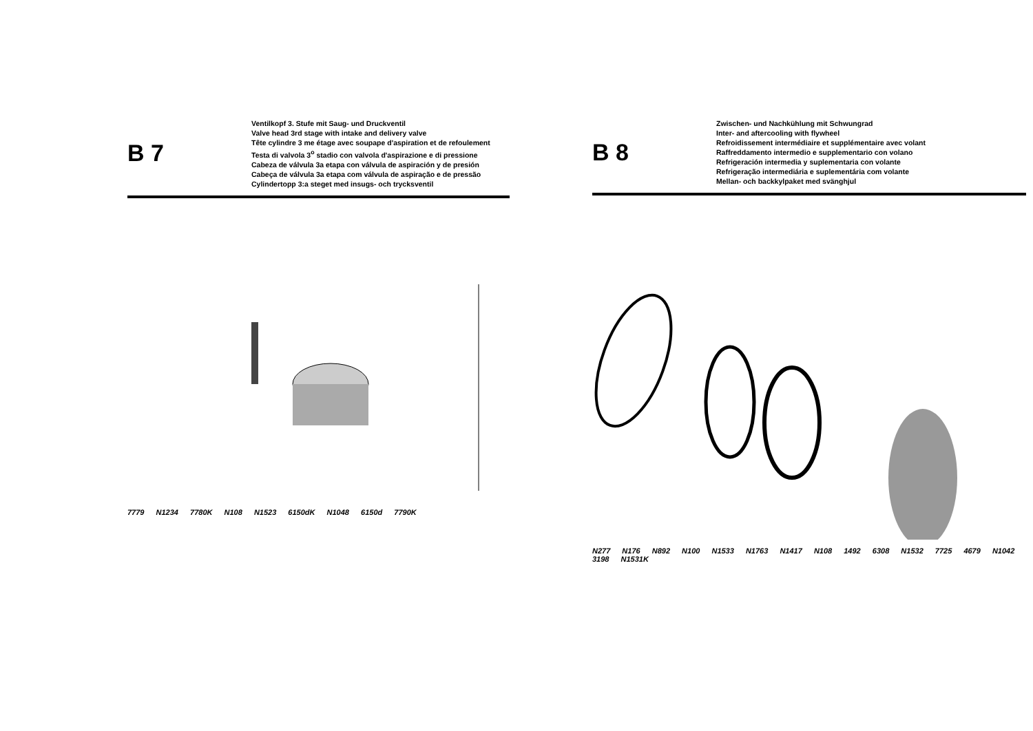B 7
Ventilkopf 3. Stufe mit Saug- und Druckventil
Valve head 3rd stage with intake and delivery valve
Tête cylindre 3 me étage avec soupape d'aspiration et de refoulement
Testa di valvola 3<sup>o</sup> stadio con valvola d'aspirazione e di pressione
Cabeza de válvula 3a etapa con válvula de aspiración y de presión
Cabeça de válvula 3a etapa com válvula de aspiração e de pressão
Cylindertopp 3:a steget med insugs- och trycksventil
7779 N1234 7780K N108 N1523 6150dK N1048 6150d 7790K
B 8
Zwischen- und Nachkühlung mit Schwungrad
Inter- and aftercooling with flywheel
Refroidissement intermédiaire et supplémentaire avec volant
Raffreddamento intermedio e supplementario con volano
Refrigeración intermedia y suplementaria con volante
Refrigeração intermediária e suplementária com volante
Mellan- och backkylpaket med svänghjul
N277 N176 N892 N100 N1533 N1763 N1417 N108 1492 6308 N1532 7725 4679 N1042 3198 N1531K